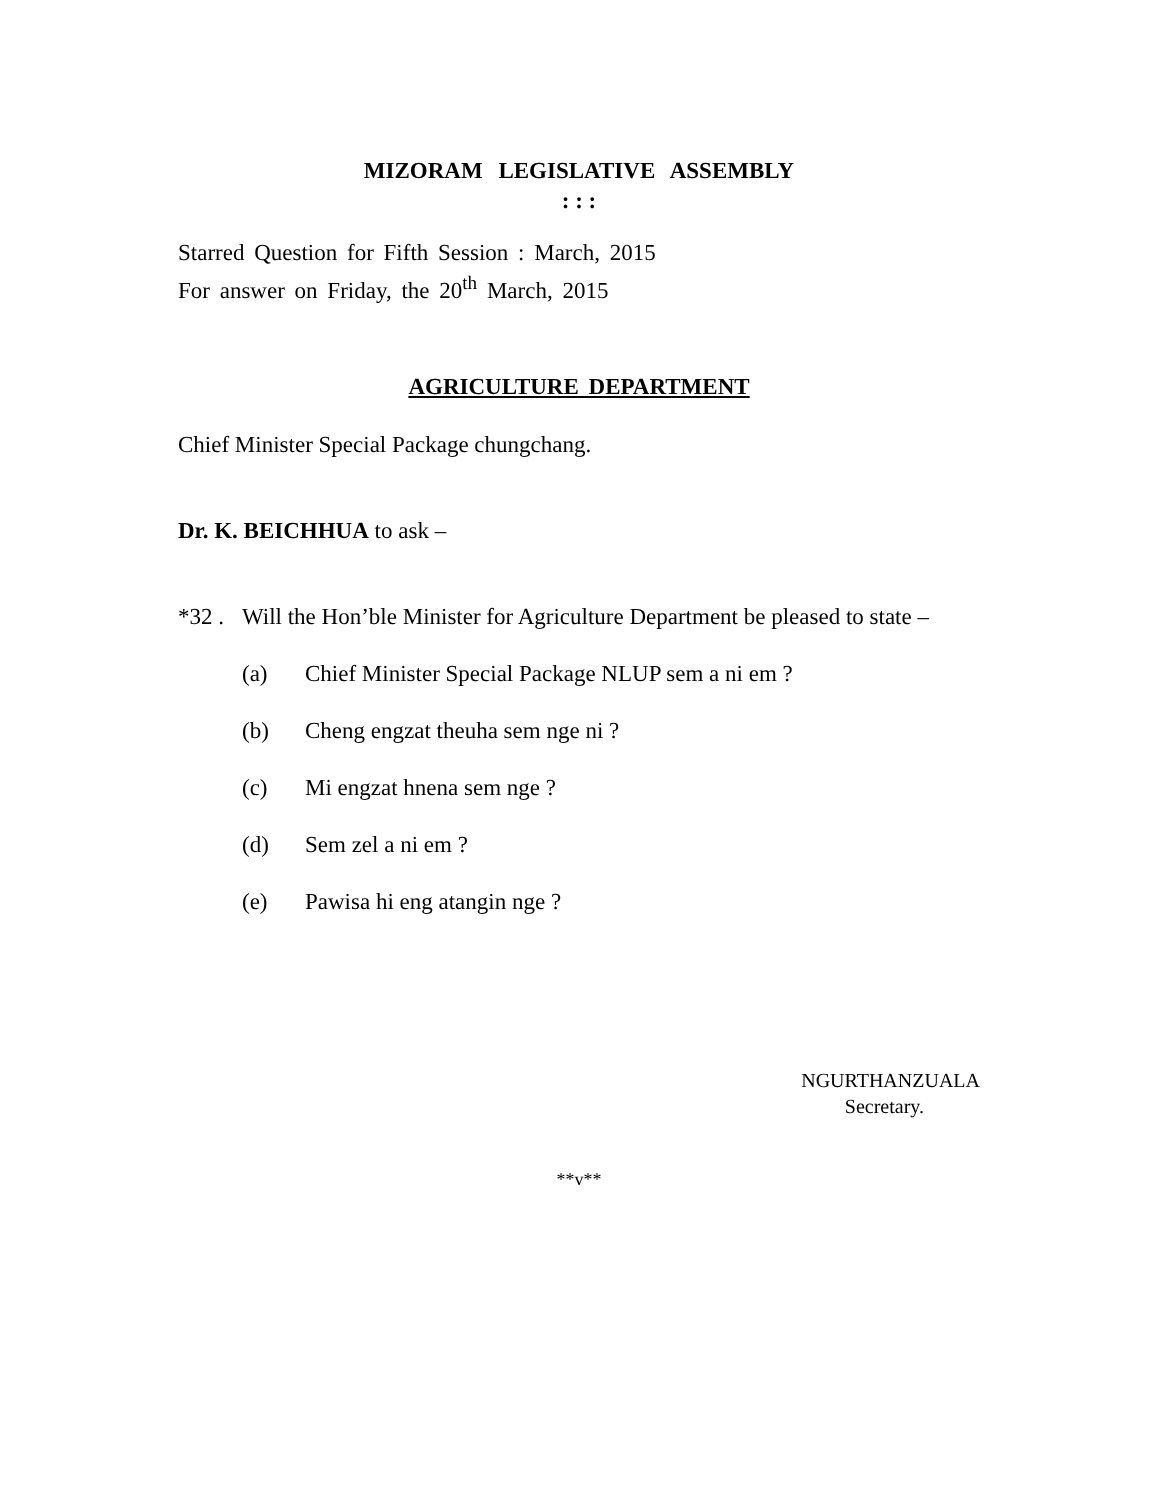MIZORAM LEGISLATIVE ASSEMBLY
: : :
Starred Question for Fifth Session : March, 2015
For answer on Friday, the 20<sup>th</sup> March, 2015
AGRICULTURE DEPARTMENT
Chief Minister Special Package chungchang.
Dr. K. BEICHHUA to ask –
*32 . Will the Hon’ble Minister for Agriculture Department be pleased to state –
(a) Chief Minister Special Package NLUP sem a ni em ?
(b) Cheng engzat theuha sem nge ni ?
(c) Mi engzat hnena sem nge ?
(d) Sem zel a ni em ?
(e) Pawisa hi eng atangin nge ?
NGURTHANZUALA
Secretary.
**v**